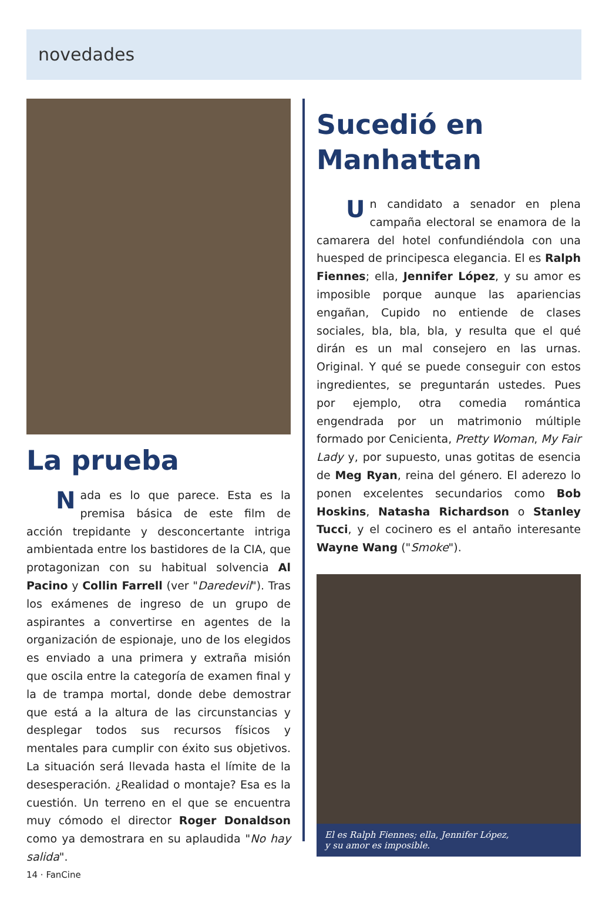novedades
La prueba
Nada es lo que parece. Esta es la premisa básica de este film de acción trepidante y desconcertante intriga ambientada entre los bastidores de la CIA, que protagonizan con su habitual solvencia Al Pacino y Collin Farrell (ver "Daredevil"). Tras los exámenes de ingreso de un grupo de aspirantes a convertirse en agentes de la organización de espionaje, uno de los elegidos es enviado a una primera y extraña misión que oscila entre la categoría de examen final y la de trampa mortal, donde debe demostrar que está a la altura de las circunstancias y desplegar todos sus recursos físicos y mentales para cumplir con éxito sus objetivos. La situación será llevada hasta el límite de la desesperación. ¿Realidad o montaje? Esa es la cuestión. Un terreno en el que se encuentra muy cómodo el director Roger Donaldson como ya demostrara en su aplaudida "No hay salida".
Sucedió en
Manhattan
Un candidato a senador en plena campaña electoral se enamora de la camarera del hotel confundiéndola con una huesped de principesca elegancia. El es Ralph Fiennes; ella, Jennifer López, y su amor es imposible porque aunque las apariencias engañan, Cupido no entiende de clases sociales, bla, bla, bla, y resulta que el qué dirán es un mal consejero en las urnas. Original. Y qué se puede conseguir con estos ingredientes, se preguntarán ustedes. Pues por ejemplo, otra comedia romántica engendrada por un matrimonio múltiple formado por Cenicienta, Pretty Woman, My Fair Lady y, por supuesto, unas gotitas de esencia de Meg Ryan, reina del género. El aderezo lo ponen excelentes secundarios como Bob Hoskins, Natasha Richardson o Stanley Tucci, y el cocinero es el antaño interesante Wayne Wang ("Smoke").
El es Ralph Fiennes; ella, Jennifer López,
y su amor es imposible.
14 · FanCine